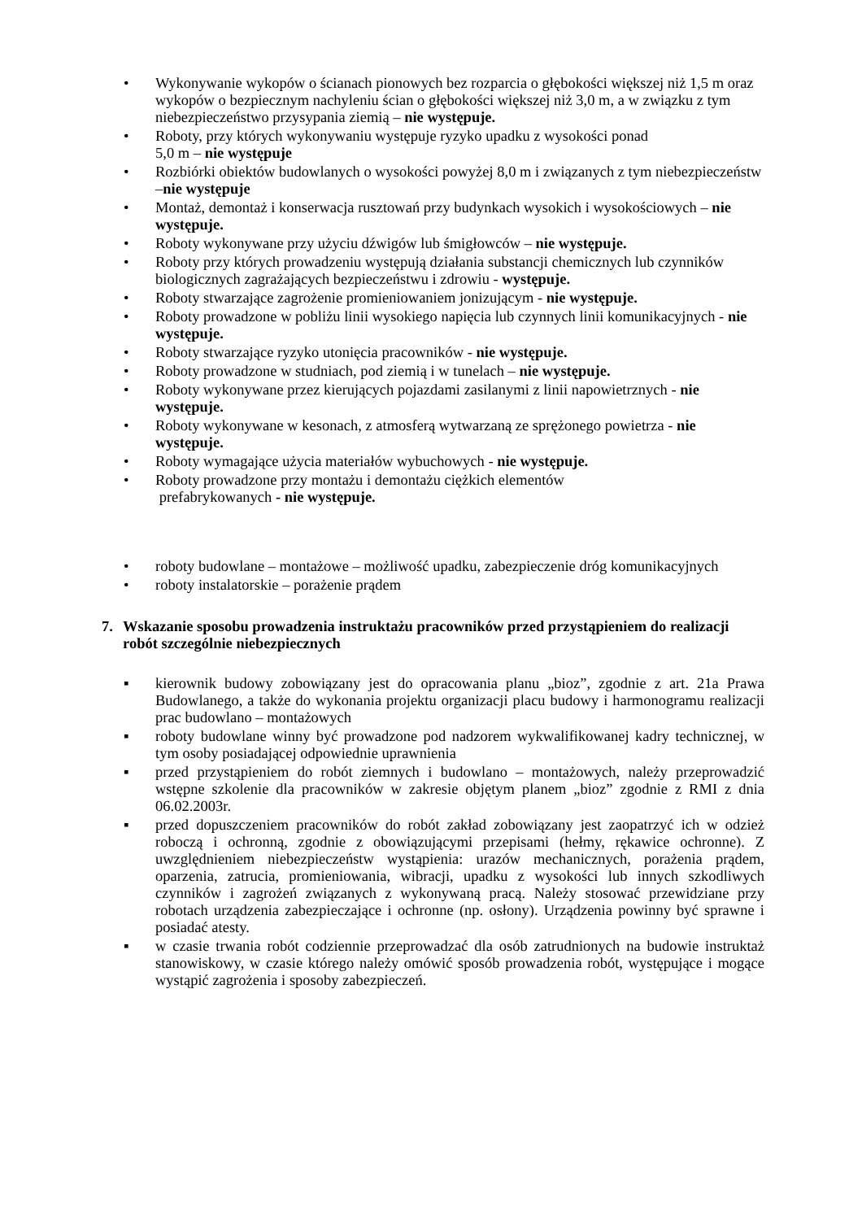• Wykonywanie wykopów o ścianach pionowych bez rozparcia o głębokości większej niż 1,5 m oraz wykopów o bezpiecznym nachyleniu ścian o głębokości większej niż 3,0 m, a w związku z tym niebezpieczeństwo przysypania ziemią – nie występuje.
• Roboty, przy których wykonywaniu występuje ryzyko upadku z wysokości ponad
5,0 m – nie występuje
• Rozbiórki obiektów budowlanych o wysokości powyżej 8,0 m i związanych z tym niebezpieczeństw –nie występuje
• Montaż, demontaż i konserwacja rusztowań przy budynkach wysokich i wysokościowych – nie występuje.
• Roboty wykonywane przy użyciu dźwigów lub śmigłowców – nie występuje.
• Roboty przy których prowadzeniu występują działania substancji chemicznych lub czynników biologicznych zagrażających bezpieczeństwu i zdrowiu - występuje.
• Roboty stwarzające zagrożenie promieniowaniem jonizującym - nie występuje.
• Roboty prowadzone w pobliżu linii wysokiego napięcia lub czynnych linii komunikacyjnych - nie występuje.
• Roboty stwarzające ryzyko utonięcia pracowników - nie występuje.
• Roboty prowadzone w studniach, pod ziemią i w tunelach – nie występuje.
• Roboty wykonywane przez kierujących pojazdami zasilanymi z linii napowietrznych - nie występuje.
• Roboty wykonywane w kesonach, z atmosferą wytwarzaną ze sprężonego powietrza - nie występuje.
• Roboty wymagające użycia materiałów wybuchowych - nie występuje.
• Roboty prowadzone przy montażu i demontażu ciężkich elementów
prefabrykowanych - nie występuje.
• roboty budowlane – montażowe – możliwość upadku, zabezpieczenie dróg komunikacyjnych
• roboty instalatorskie – porażenie prądem
7. Wskazanie sposobu prowadzenia instruktażu pracowników przed przystąpieniem do realizacji robót szczególnie niebezpiecznych
▪ kierownik budowy zobowiązany jest do opracowania planu „bioz”, zgodnie z art. 21a Prawa Budowlanego, a także do wykonania projektu organizacji placu budowy i harmonogramu realizacji prac budowlano – montażowych
▪ roboty budowlane winny być prowadzone pod nadzorem wykwalifikowanej kadry technicznej, w tym osoby posiadającej odpowiednie uprawnienia
▪ przed przystąpieniem do robót ziemnych i budowlano – montażowych, należy przeprowadzić wstępne szkolenie dla pracowników w zakresie objętym planem „bioz” zgodnie z RMI z dnia 06.02.2003r.
▪ przed dopuszczeniem pracowników do robót zakład zobowiązany jest zaopatrzyć ich w odzież roboczą i ochronną, zgodnie z obowiązującymi przepisami (hełmy, rękawice ochronne). Z uwzględnieniem niebezpieczeństw wystąpienia: urazów mechanicznych, porażenia prądem, oparzenia, zatrucia, promieniowania, wibracji, upadku z wysokości lub innych szkodliwych czynników i zagrożeń związanych z wykonywaną pracą. Należy stosować przewidziane przy robotach urządzenia zabezpieczające i ochronne (np. osłony). Urządzenia powinny być sprawne i posiadać atesty.
▪ w czasie trwania robót codziennie przeprowadzać dla osób zatrudnionych na budowie instruktaż stanowiskowy, w czasie którego należy omówić sposób prowadzenia robót, występujące i mogące wystąpić zagrożenia i sposoby zabezpieczeń.